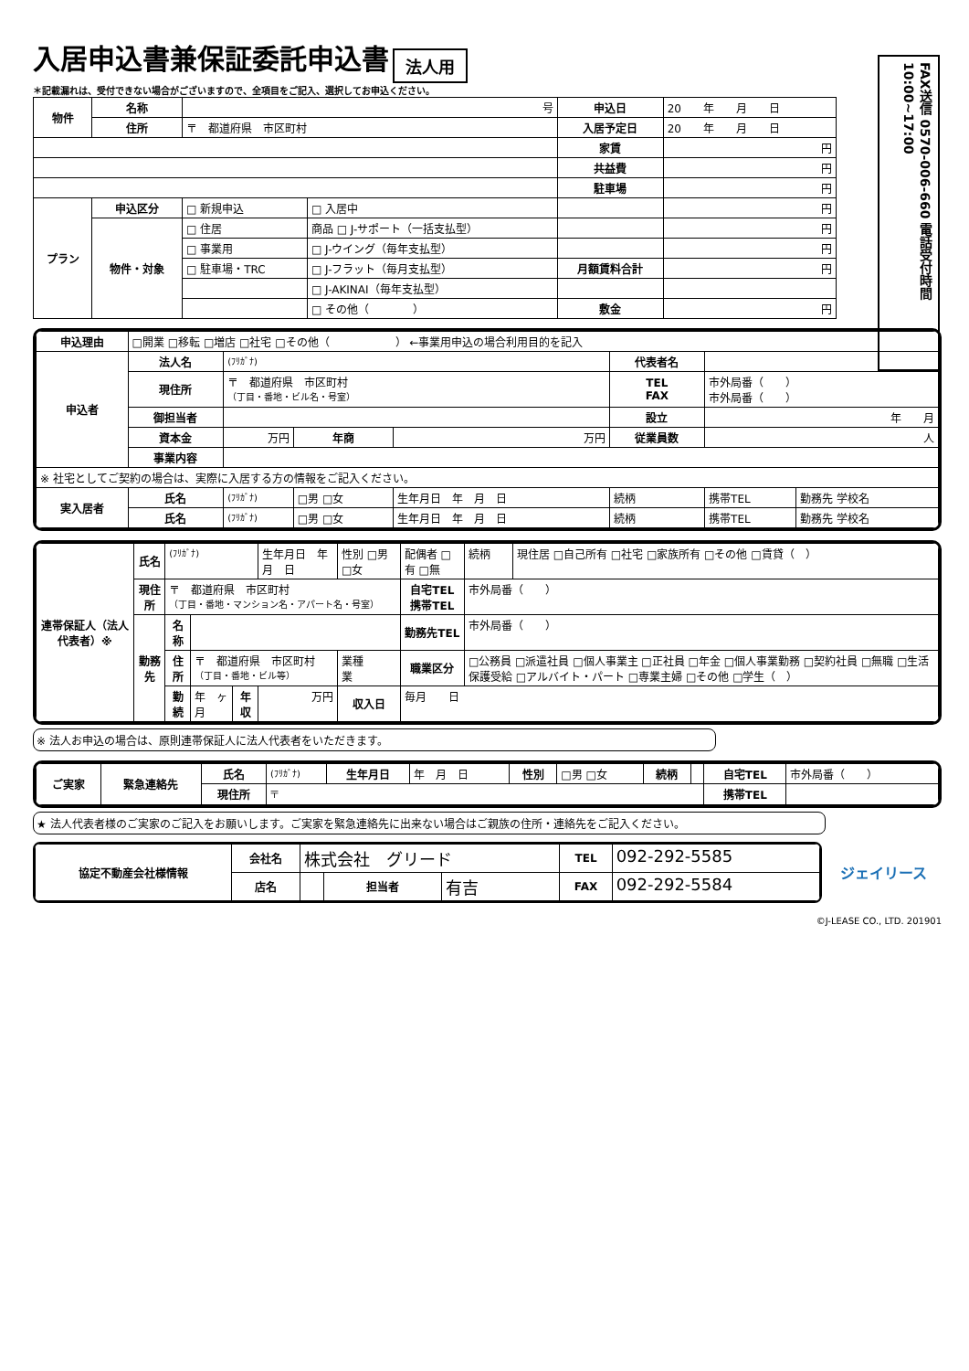入居申込書兼保証委託申込書
法人用
FAX送信 0570-006-660 電話受付時間 10:00~17:00
＊記載漏れは、受付できない場合がございますので、全項目をご記入、選択してお申込ください。
| 物件 | 名称 | 号 | | 申込日 | 20 年 月 日 |
| | 住所 | 〒 都道府県 市区町村 | | 入居予定日 | 20 年 月 日 |
| | | | | 家賃 | 円 |
| | | | | 共益費 | 円 |
| | | | | 駐車場 | 円 |
| プラン | 申込区分 | □ 新規申込 | □ 入居中 | | 円 |
| | 物件・対象 | □ 住居 | 商品 □ J-サポート（一括支払型） | | 円 |
| | | □ 事業用 | □ J-ウイング（毎年支払型） | | 円 |
| | | □ 駐車場・TRC | □ J-フラット（毎月支払型） | 月額賃料合計 | 円 |
| | | | □ J-AKINAI（毎年支払型） | | |
| | | | □ その他（ ） | 敷金 | 円 |
| 申込理由 | □開業 □移転 □増店 □社宅 □その他（ ） ←事業用申込の場合利用目的を記入 | | | | | | |
| 申込者 | 法人名 | (ﾌﾘｶﾞﾅ) | | | 代表者名 | | |
| | 現住所 | 〒 都道府県 市区町村 （丁目・番地・ビル名・号室） | | | TEL FAX | 市外局番（ ） 市外局番（ ） | |
| | 御担当者 | | | | 設立 | 年 月 | |
| | 資本金 | 万円 | 年商 | 万円 | 従業員数 | 人 | |
| | 事業内容 | | | | | | |
| ※ 社宅としてご契約の場合は、実際に入居する方の情報をご記入ください。 | | | | | | | |
| 実入居者 | 氏名 | (ﾌﾘｶﾞﾅ) | □男 □女 | 生年月日 年 月 日 | 続柄 | 携帯TEL | 勤務先 学校名 |
| | 氏名 | (ﾌﾘｶﾞﾅ) | □男 □女 | 生年月日 年 月 日 | 続柄 | 携帯TEL | 勤務先 学校名 |
| 連帯保証人（法人代表者）※ | 氏名 | (ﾌﾘｶﾞﾅ) | | | 生年月日 年 月 日 | 性別 □男 □女 | 配偶者 □有 □無 | 続柄 | 現住居 □自己所有 □社宅 □家族所有 □その他 □賃貸（ ） |
| | 現住所 | 〒 都道府県 市区町村 （丁目・番地・マンション名・アパート名・号室） | | | | | 自宅TEL 携帯TEL | 市外局番（ ） | |
| | 勤務先 | 名称 | | | | | 勤務先TEL | 市外局番（ ） | |
| | | 住所 | 〒 都道府県 市区町村 （丁目・番地・ビル等） | | | 業種 業 | 職業区分 | □公務員 □派遣社員 □個人事業主 □正社員 □年金 □個人事業勤務 □契約社員 □無職 □生活保護受給 □アルバイト・パート □専業主婦 □その他 □学生（ ） | |
| | | 勤続 | 年 ヶ月 | 年収 | 万円 | 収入日 | 毎月 日 | | |
※ 法人お申込の場合は、原則連帯保証人に法人代表者をいただきます。
| ご実家 | 緊急連絡先 | 氏名 | (ﾌﾘｶﾞﾅ) | 生年月日 | 年 月 日 | 性別 | □男 □女 | 続柄 | | 自宅TEL | 市外局番（ ） |
| | | 現住所 | 〒 | | | | | | | 携帯TEL | |
★ 法人代表者様のご実家のご記入をお願いします。ご実家を緊急連絡先に出来ない場合はご親族の住所・連絡先をご記入ください。
| 協定不動産会社様情報 | 会社名 | 株式会社 グリード | | | TEL | 092-292-5585 |
| | 店名 | | 担当者 | 有吉 | FAX | 092-292-5584 |
ジェイリース
©J-LEASE CO., LTD. 201901